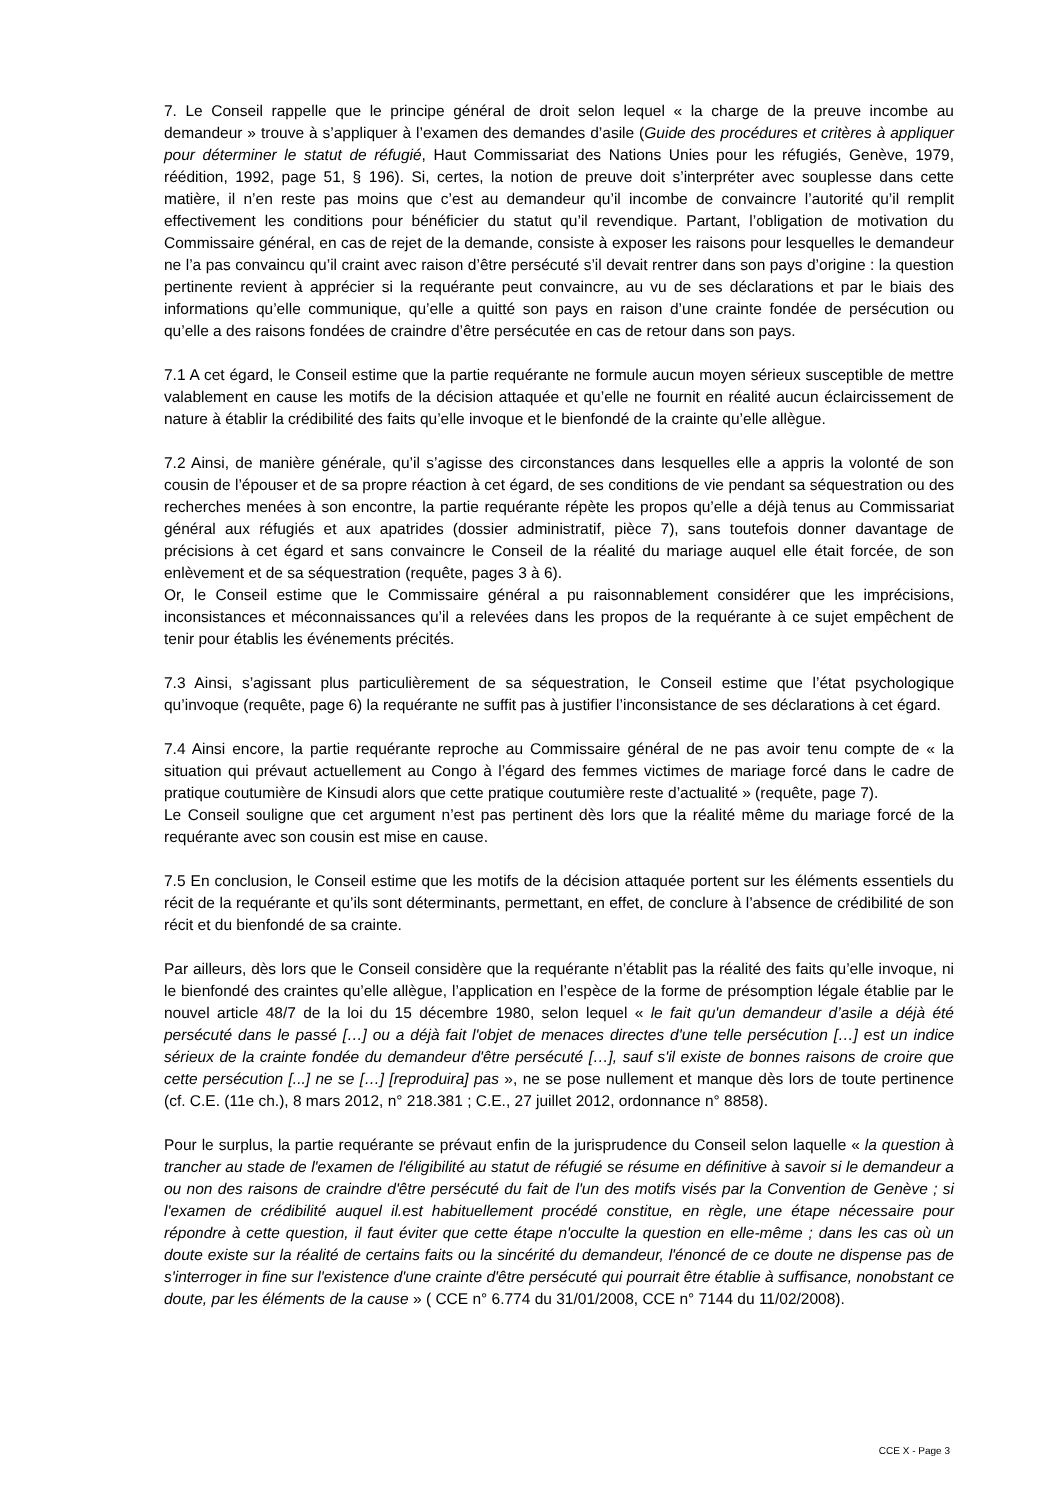7. Le Conseil rappelle que le principe général de droit selon lequel « la charge de la preuve incombe au demandeur » trouve à s’appliquer à l’examen des demandes d’asile (Guide des procédures et critères à appliquer pour déterminer le statut de réfugié, Haut Commissariat des Nations Unies pour les réfugiés, Genève, 1979, réédition, 1992, page 51, § 196). Si, certes, la notion de preuve doit s’interpréter avec souplesse dans cette matière, il n’en reste pas moins que c’est au demandeur qu’il incombe de convaincre l’autorité qu’il remplit effectivement les conditions pour bénéficier du statut qu’il revendique. Partant, l’obligation de motivation du Commissaire général, en cas de rejet de la demande, consiste à exposer les raisons pour lesquelles le demandeur ne l’a pas convaincu qu’il craint avec raison d’être persécuté s’il devait rentrer dans son pays d’origine : la question pertinente revient à apprécier si la requérante peut convaincre, au vu de ses déclarations et par le biais des informations qu’elle communique, qu’elle a quitté son pays en raison d’une crainte fondée de persécution ou qu’elle a des raisons fondées de craindre d’être persécutée en cas de retour dans son pays.
7.1 A cet égard, le Conseil estime que la partie requérante ne formule aucun moyen sérieux susceptible de mettre valablement en cause les motifs de la décision attaquée et qu’elle ne fournit en réalité aucun éclaircissement de nature à établir la crédibilité des faits qu’elle invoque et le bienfondé de la crainte qu’elle allègue.
7.2 Ainsi, de manière générale, qu’il s’agisse des circonstances dans lesquelles elle a appris la volonté de son cousin de l’épouser et de sa propre réaction à cet égard, de ses conditions de vie pendant sa séquestration ou des recherches menées à son encontre, la partie requérante répète les propos qu’elle a déjà tenus au Commissariat général aux réfugiés et aux apatrides (dossier administratif, pièce 7), sans toutefois donner davantage de précisions à cet égard et sans convaincre le Conseil de la réalité du mariage auquel elle était forcée, de son enlèvement et de sa séquestration (requête, pages 3 à 6).
Or, le Conseil estime que le Commissaire général a pu raisonnablement considérer que les imprécisions, inconsistances et méconnaissances qu’il a relevées dans les propos de la requérante à ce sujet empêchent de tenir pour établis les événements précités.
7.3 Ainsi, s’agissant plus particulièrement de sa séquestration, le Conseil estime que l’état psychologique qu’invoque (requête, page 6) la requérante ne suffit pas à justifier l’inconsistance de ses déclarations à cet égard.
7.4 Ainsi encore, la partie requérante reproche au Commissaire général de ne pas avoir tenu compte de « la situation qui prévaut actuellement au Congo à l’égard des femmes victimes de mariage forcé dans le cadre de pratique coutumière de Kinsudi alors que cette pratique coutumière reste d’actualité » (requête, page 7).
Le Conseil souligne que cet argument n’est pas pertinent dès lors que la réalité même du mariage forcé de la requérante avec son cousin est mise en cause.
7.5 En conclusion, le Conseil estime que les motifs de la décision attaquée portent sur les éléments essentiels du récit de la requérante et qu’ils sont déterminants, permettant, en effet, de conclure à l’absence de crédibilité de son récit et du bienfondé de sa crainte.
Par ailleurs, dès lors que le Conseil considère que la requérante n’établit pas la réalité des faits qu’elle invoque, ni le bienfondé des craintes qu’elle allègue, l’application en l’espèce de la forme de présomption légale établie par le nouvel article 48/7 de la loi du 15 décembre 1980, selon lequel « le fait qu'un demandeur d’asile a déjà été persécuté dans le passé […] ou a déjà fait l'objet de menaces directes d'une telle persécution […] est un indice sérieux de la crainte fondée du demandeur d'être persécuté […], sauf s'il existe de bonnes raisons de croire que cette persécution [...] ne se […] [reproduira] pas », ne se pose nullement et manque dès lors de toute pertinence (cf. C.E. (11e ch.), 8 mars 2012, n° 218.381 ; C.E., 27 juillet 2012, ordonnance n° 8858).
Pour le surplus, la partie requérante se prévaut enfin de la jurisprudence du Conseil selon laquelle « la question à trancher au stade de l'examen de l'éligibilité au statut de réfugié se résume en définitive à savoir si le demandeur a ou non des raisons de craindre d'être persécuté du fait de l'un des motifs visés par la Convention de Genève ; si l'examen de crédibilité auquel il.est habituellement procédé constitue, en règle, une étape nécessaire pour répondre à cette question, il faut éviter que cette étape n'occulte la question en elle-même ; dans les cas où un doute existe sur la réalité de certains faits ou la sincérité du demandeur, l'énoncé de ce doute ne dispense pas de s'interroger in fine sur l'existence d'une crainte d'être persécuté qui pourrait être établie à suffisance, nonobstant ce doute, par les éléments de la cause » ( CCE n° 6.774 du 31/01/2008, CCE n° 7144 du 11/02/2008).
CCE X - Page 3